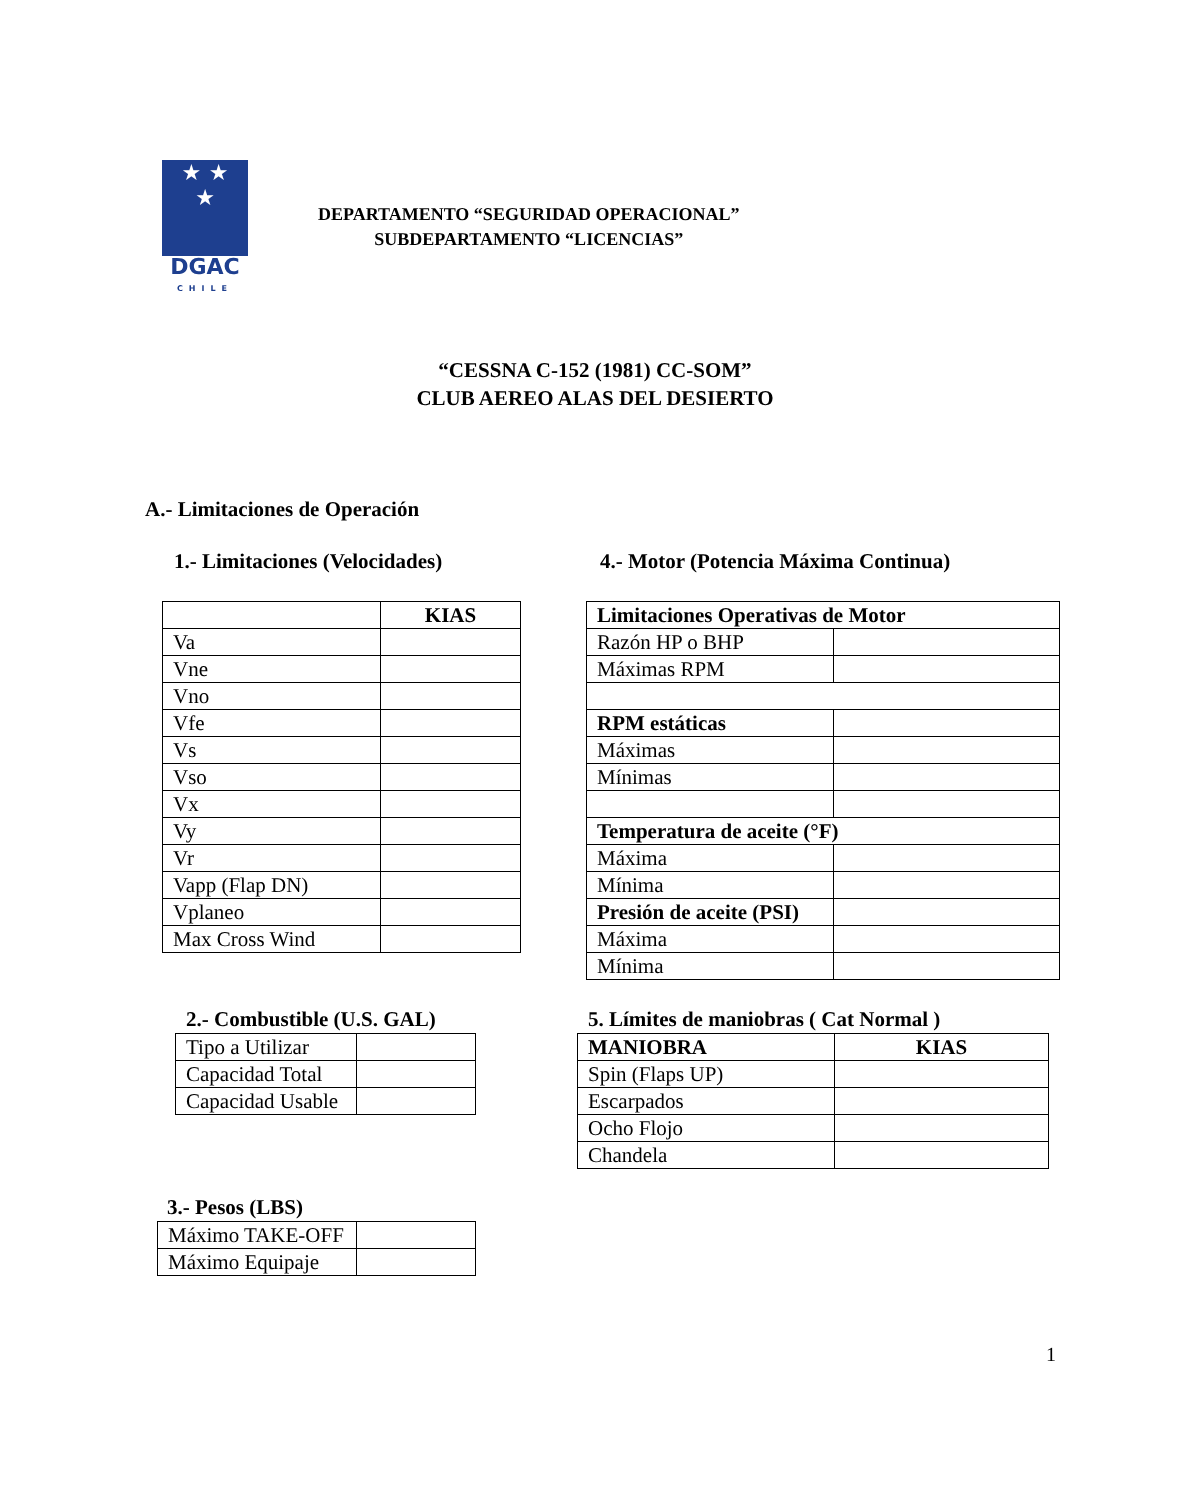★ ★
★
DGAC
CHILE
DEPARTAMENTO “SEGURIDAD OPERACIONAL”
SUBDEPARTAMENTO “LICENCIAS”
“CESSNA C-152 (1981) CC-SOM”
CLUB AEREO ALAS DEL DESIERTO
A.- Limitaciones de Operación
1.- Limitaciones (Velocidades)
4.- Motor (Potencia Máxima Continua)
| | KIAS |
| Va | |
| Vne | |
| Vno | |
| Vfe | |
| Vs | |
| Vso | |
| Vx | |
| Vy | |
| Vr | |
| Vapp (Flap DN) | |
| Vplaneo | |
| Max Cross Wind | |
| Limitaciones Operativas de Motor | |
| --- | --- |
| Razón HP o BHP | |
| Máximas RPM | |
| RPM estáticas | |
| Máximas | |
| Mínimas | |
| Temperatura de aceite (°F) | |
| Máxima | |
| Mínima | |
| Presión de aceite (PSI) | |
| Máxima | |
| Mínima | |
2.- Combustible (U.S. GAL)
| Tipo a Utilizar | |
| Capacidad Total | |
| Capacidad Usable | |
5. Límites de maniobras ( Cat Normal )
| MANIOBRA | KIAS |
| --- | --- |
| Spin (Flaps UP) | |
| Escarpados | |
| Ocho Flojo | |
| Chandela | |
3.- Pesos (LBS)
| Máximo TAKE-OFF | |
| Máximo Equipaje | |
1